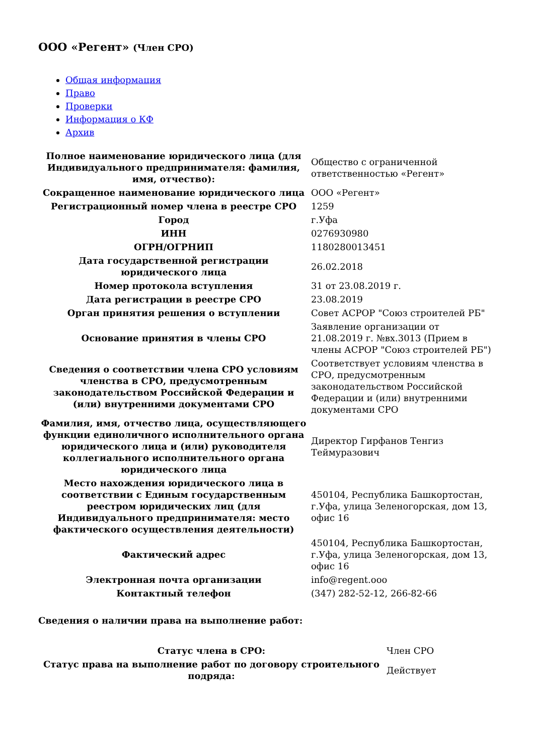ООО «Регент» (Член СРО)
Общая информация
Право
Проверки
Информация о КФ
Архив
| Полное наименование юридического лица (для Индивидуального предпринимателя: фамилия, имя, отчество): | Общество с ограниченной ответственностью «Регент» |
| Сокращенное наименование юридического лица | ООО «Регент» |
| Регистрационный номер члена в реестре СРО | 1259 |
| Город | г.Уфа |
| ИНН | 0276930980 |
| ОГРН/ОГРНИП | 1180280013451 |
| Дата государственной регистрации юридического лица | 26.02.2018 |
| Номер протокола вступления | 31 от 23.08.2019 г. |
| Дата регистрации в реестре СРО | 23.08.2019 |
| Орган принятия решения о вступлении | Совет АСРОР "Союз строителей РБ" |
| Основание принятия в члены СРО | Заявление организации от 21.08.2019 г. №вх.3013 (Прием в члены АСРОР "Союз строителей РБ") |
| Сведения о соответствии члена СРО условиям членства в СРО, предусмотренным законодательством Российской Федерации и (или) внутренними документами СРО | Соответствует условиям членства в СРО, предусмотренным законодательством Российской Федерации и (или) внутренними документами СРО |
| Фамилия, имя, отчество лица, осуществляющего функции единоличного исполнительного органа юридического лица и (или) руководителя коллегиального исполнительного органа юридического лица | Директор Гирфанов Тенгиз Теймуразович |
| Место нахождения юридического лица в соответствии с Единым государственным реестром юридических лиц (для Индивидуального предпринимателя: место фактического осуществления деятельности) | 450104, Республика Башкортостан, г.Уфа, улица Зеленогорская, дом 13, офис 16 |
| Фактический адрес | 450104, Республика Башкортостан, г.Уфа, улица Зеленогорская, дом 13, офис 16 |
| Электронная почта организации | info@regent.ooo |
| Контактный телефон | (347) 282-52-12, 266-82-66 |
Сведения о наличии права на выполнение работ:
| Статус члена в СРО: | Член СРО |
| Статус права на выполнение работ по договору строительного подряда: | Действует |